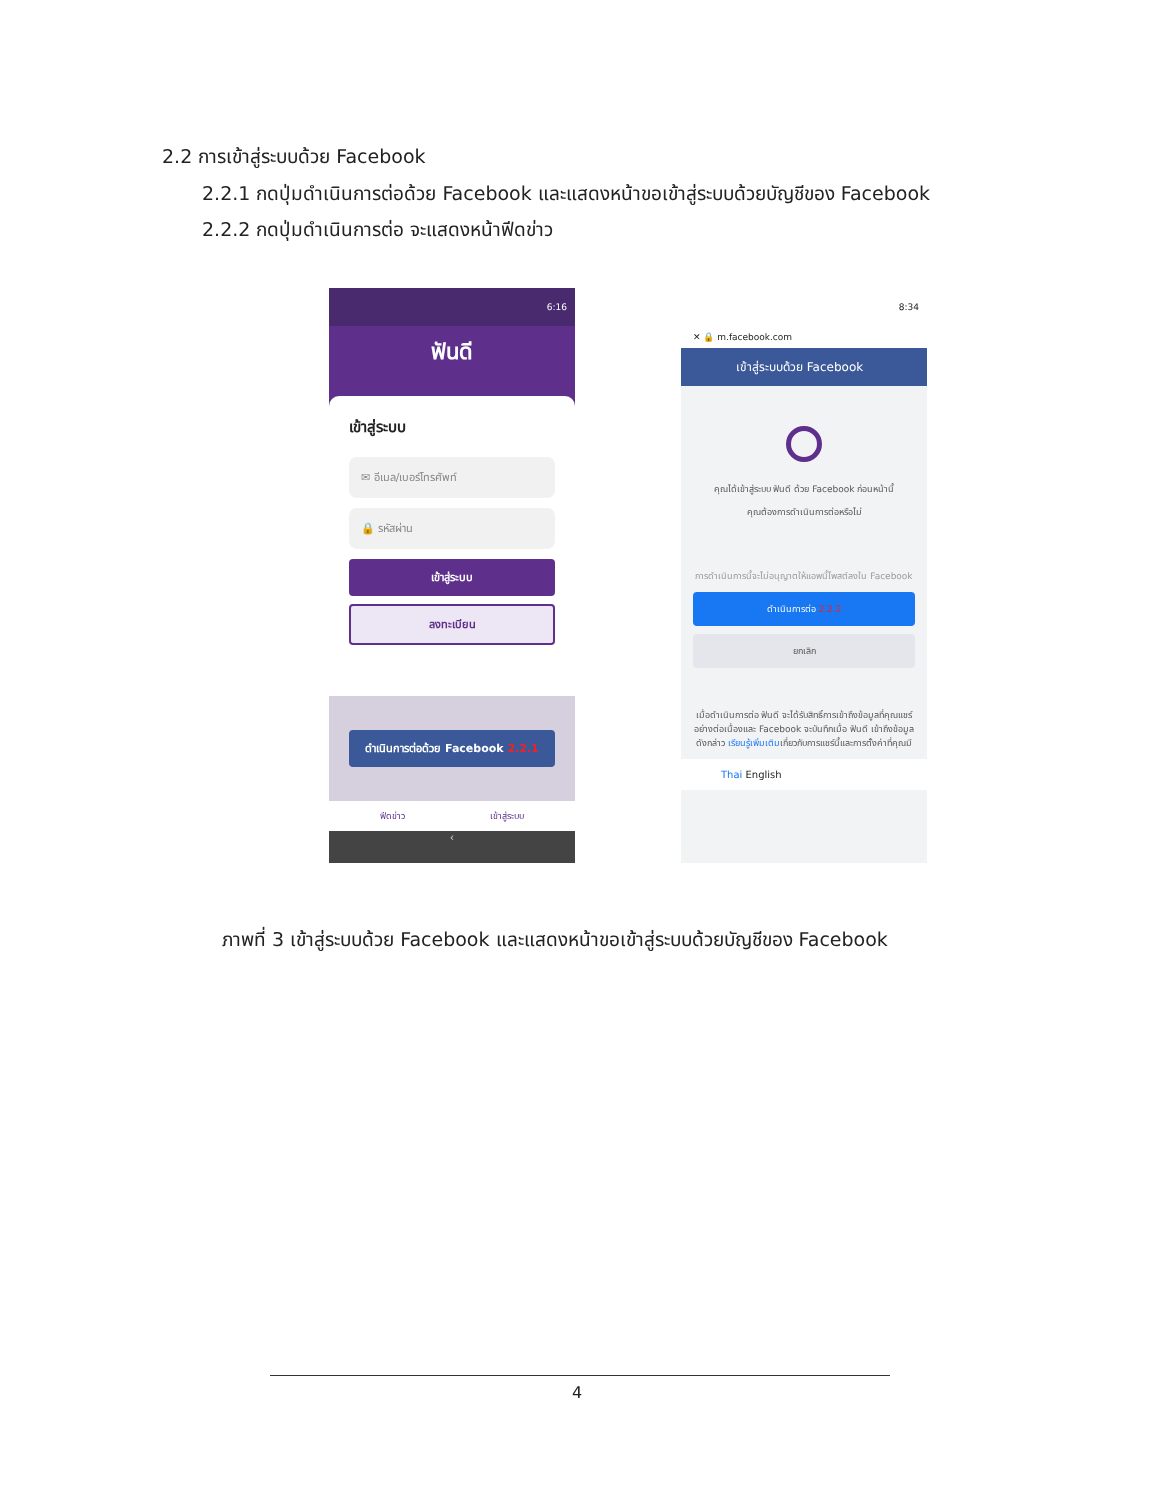2.2 การเข้าสู่ระบบด้วย Facebook
2.2.1 กดปุ่มดำเนินการต่อด้วย Facebook และแสดงหน้าขอเข้าสู่ระบบด้วยบัญชีของ Facebook
2.2.2 กดปุ่มดำเนินการต่อ จะแสดงหน้าฟีดข่าว
6:16
ฟันดี
เข้าสู่ระบบ
✉ อีเมล/เบอร์โทรศัพท์
🔒 รหัสผ่าน
เข้าสู่ระบบ
ลงทะเบียน
ดำเนินการต่อด้วย Facebook 2.2.1
ฟีดข่าว เข้าสู่ระบบ
‹
8:34
✕ 🔒 m.facebook.com
เข้าสู่ระบบด้วย Facebook
คุณได้เข้าสู่ระบบ ฟันดี ด้วย Facebook ก่อนหน้านี้
คุณต้องการดำเนินการต่อหรือไม่
การดำเนินการนี้จะไม่อนุญาตให้แอพนี้โพสต์ลงใน Facebook
ดำเนินการต่อ 2.2.2
ยกเลิก
เมื่อดำเนินการต่อ ฟันดี จะได้รับสิทธิ์การเข้าถึงข้อมูลที่คุณแชร์อย่างต่อเนื่องและ Facebook จะบันทึกเมื่อ ฟันดี เข้าถึงข้อมูลดังกล่าว เรียนรู้เพิ่มเติมเกี่ยวกับการแชร์นี้และการตั้งค่าที่คุณมี
Thai English
ภาพที่ 3 เข้าสู่ระบบด้วย Facebook และแสดงหน้าขอเข้าสู่ระบบด้วยบัญชีของ Facebook
4